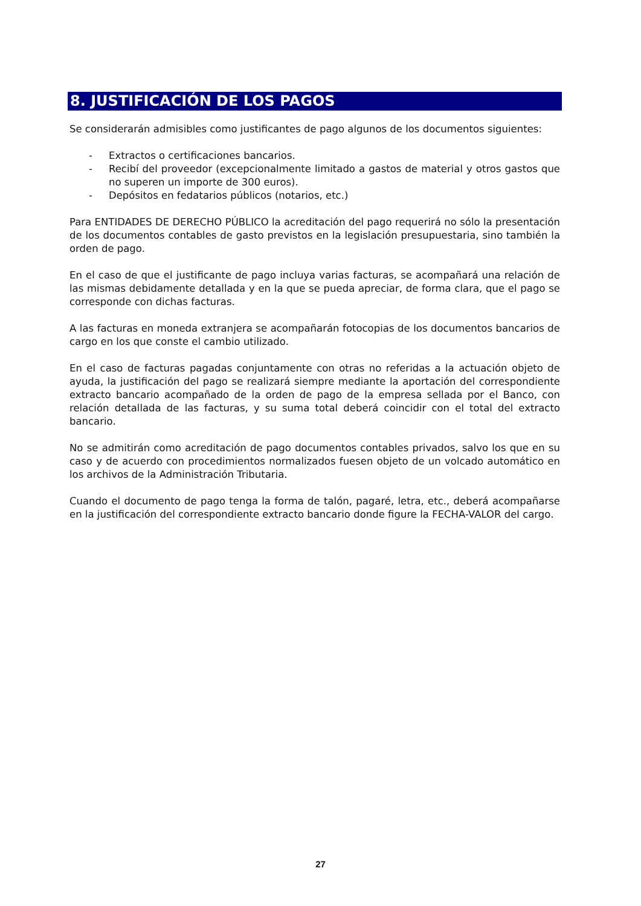8. JUSTIFICACIÓN DE LOS PAGOS
Se considerarán admisibles como justificantes de pago algunos de los documentos siguientes:
- Extractos o certificaciones bancarios.
- Recibí del proveedor (excepcionalmente limitado a gastos de material y otros gastos que no superen un importe de 300 euros).
- Depósitos en fedatarios públicos (notarios, etc.)
Para ENTIDADES DE DERECHO PÚBLICO la acreditación del pago requerirá no sólo la presentación de los documentos contables de gasto previstos en la legislación presupuestaria, sino también la orden de pago.
En el caso de que el justificante de pago incluya varias facturas, se acompañará una relación de las mismas debidamente detallada y en la que se pueda apreciar, de forma clara, que el pago se corresponde con dichas facturas.
A las facturas en moneda extranjera se acompañarán fotocopias de los documentos bancarios de cargo en los que conste el cambio utilizado.
En el caso de facturas pagadas conjuntamente con otras no referidas a la actuación objeto de ayuda, la justificación del pago se realizará siempre mediante la aportación del correspondiente extracto bancario acompañado de la orden de pago de la empresa sellada por el Banco, con relación detallada de las facturas, y su suma total deberá coincidir con el total del extracto bancario.
No se admitirán como acreditación de pago documentos contables privados, salvo los que en su caso y de acuerdo con procedimientos normalizados fuesen objeto de un volcado automático en los archivos de la Administración Tributaria.
Cuando el documento de pago tenga la forma de talón, pagaré, letra, etc., deberá acompañarse en la justificación del correspondiente extracto bancario donde figure la FECHA-VALOR del cargo.
27